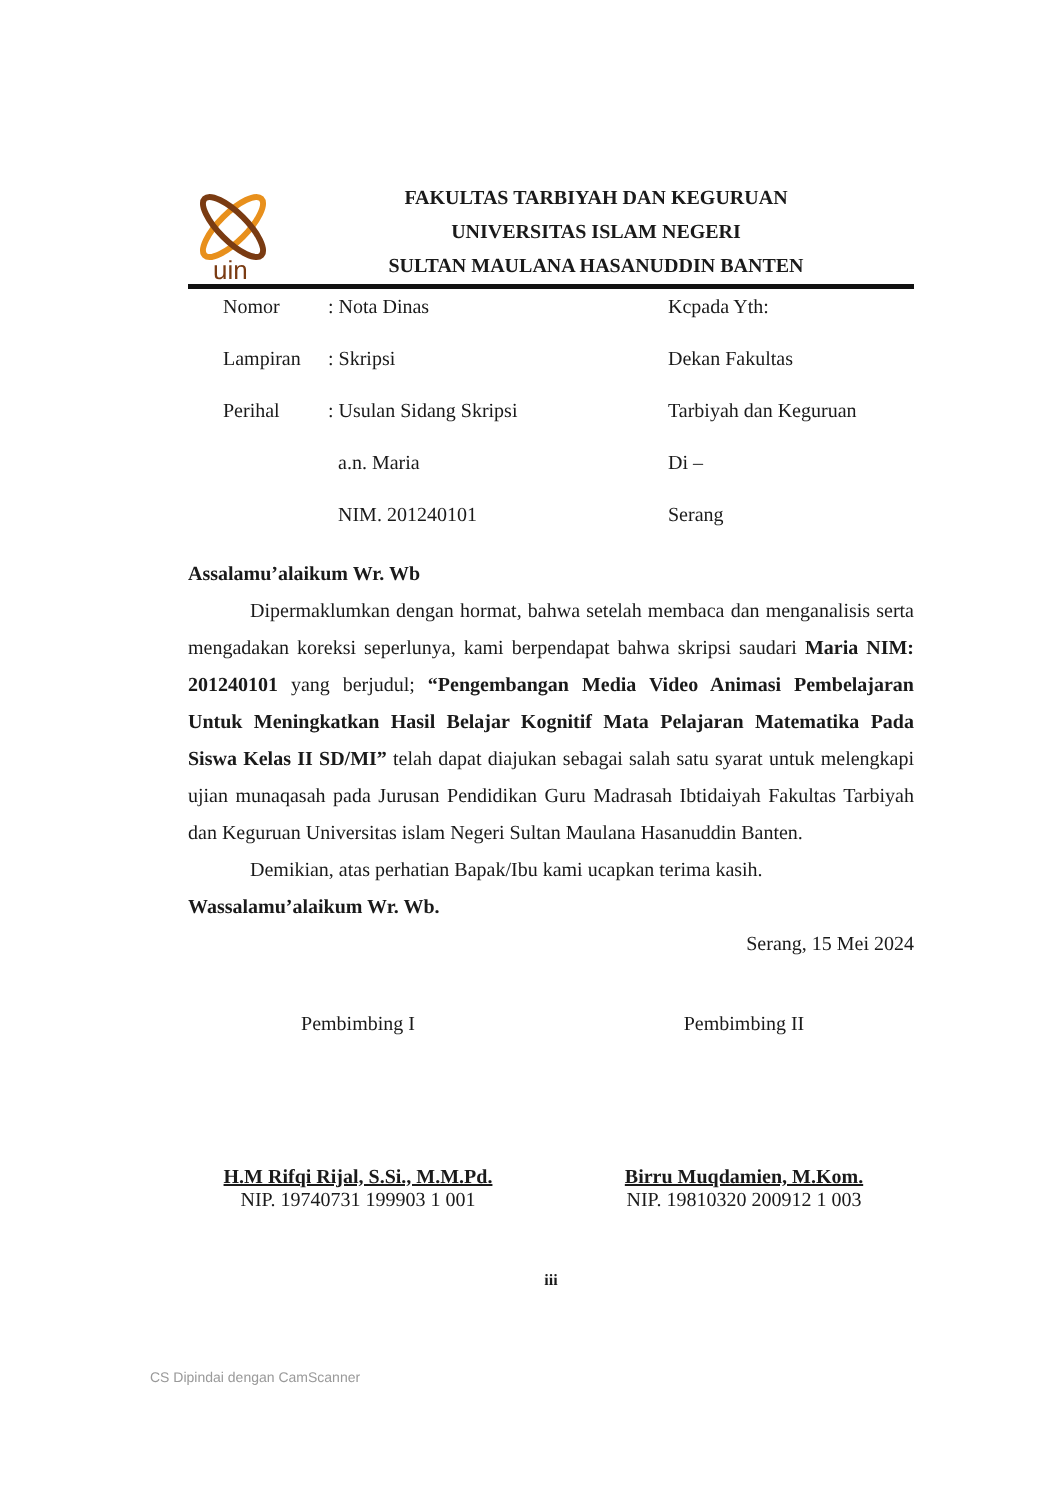uin
FAKULTAS TARBIYAH DAN KEGURUAN
UNIVERSITAS ISLAM NEGERI
SULTAN MAULANA HASANUDDIN BANTEN
| Nomor | : Nota Dinas | Kcpada Yth: |
| Lampiran | : Skripsi | Dekan Fakultas |
| Perihal | : Usulan Sidang Skripsi | Tarbiyah dan Keguruan |
| | a.n. Maria | Di – |
| | NIM. 201240101 | Serang |
Assalamu’alaikum Wr. Wb
Dipermaklumkan dengan hormat, bahwa setelah membaca dan menganalisis serta mengadakan koreksi seperlunya, kami berpendapat bahwa skripsi saudari Maria NIM: 201240101 yang berjudul; “Pengembangan Media Video Animasi Pembelajaran Untuk Meningkatkan Hasil Belajar Kognitif Mata Pelajaran Matematika Pada Siswa Kelas II SD/MI” telah dapat diajukan sebagai salah satu syarat untuk melengkapi ujian munaqasah pada Jurusan Pendidikan Guru Madrasah Ibtidaiyah Fakultas Tarbiyah dan Keguruan Universitas islam Negeri Sultan Maulana Hasanuddin Banten.
Demikian, atas perhatian Bapak/Ibu kami ucapkan terima kasih.
Wassalamu’alaikum Wr. Wb.
Serang, 15 Mei 2024
Pembimbing I
H.M Rifqi Rijal, S.Si., M.M.Pd.
NIP. 19740731 199903 1 001
Pembimbing II
Birru Muqdamien, M.Kom.
NIP. 19810320 200912 1 003
iii
CS Dipindai dengan CamScanner